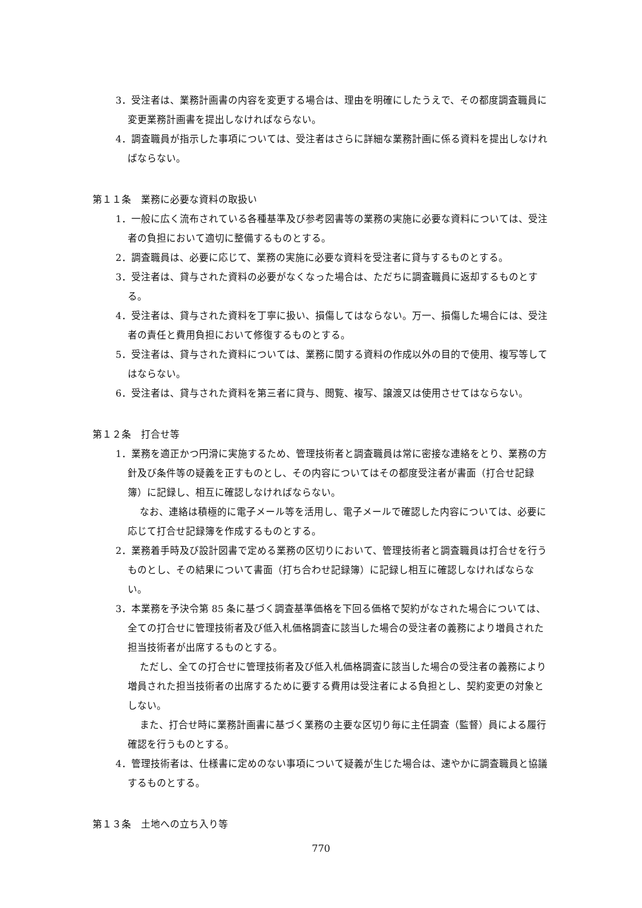3．受注者は、業務計画書の内容を変更する場合は、理由を明確にしたうえで、その都度調査職員に変更業務計画書を提出しなければならない。
4．調査職員が指示した事項については、受注者はさらに詳細な業務計画に係る資料を提出しなければならない。
第１１条　業務に必要な資料の取扱い
1．一般に広く流布されている各種基準及び参考図書等の業務の実施に必要な資料については、受注者の負担において適切に整備するものとする。
2．調査職員は、必要に応じて、業務の実施に必要な資料を受注者に貸与するものとする。
3．受注者は、貸与された資料の必要がなくなった場合は、ただちに調査職員に返却するものとする。
4．受注者は、貸与された資料を丁寧に扱い、損傷してはならない。万一、損傷した場合には、受注者の責任と費用負担において修復するものとする。
5．受注者は、貸与された資料については、業務に関する資料の作成以外の目的で使用、複写等してはならない。
6．受注者は、貸与された資料を第三者に貸与、閲覧、複写、譲渡又は使用させてはならない。
第１２条　打合せ等
1．業務を適正かつ円滑に実施するため、管理技術者と調査職員は常に密接な連絡をとり、業務の方針及び条件等の疑義を正すものとし、その内容についてはその都度受注者が書面（打合せ記録簿）に記録し、相互に確認しなければならない。
なお、連絡は積極的に電子メール等を活用し、電子メールで確認した内容については、必要に応じて打合せ記録簿を作成するものとする。
2．業務着手時及び設計図書で定める業務の区切りにおいて、管理技術者と調査職員は打合せを行うものとし、その結果について書面（打ち合わせ記録簿）に記録し相互に確認しなければならない。
3．本業務を予決令第 85 条に基づく調査基準価格を下回る価格で契約がなされた場合については、全ての打合せに管理技術者及び低入札価格調査に該当した場合の受注者の義務により増員された担当技術者が出席するものとする。
ただし、全ての打合せに管理技術者及び低入札価格調査に該当した場合の受注者の義務により増員された担当技術者の出席するために要する費用は受注者による負担とし、契約変更の対象としない。
また、打合せ時に業務計画書に基づく業務の主要な区切り毎に主任調査（監督）員による履行確認を行うものとする。
4．管理技術者は、仕様書に定めのない事項について疑義が生じた場合は、速やかに調査職員と協議するものとする。
第１３条　土地への立ち入り等
770